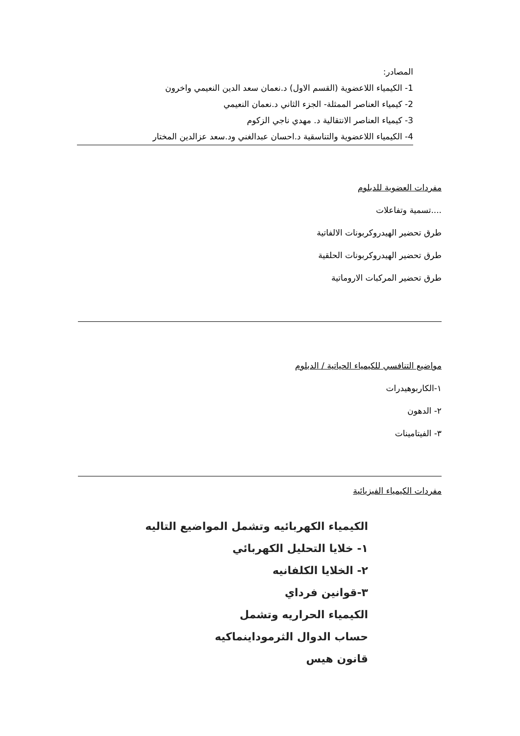المصادر:
1- الكيمياء اللاعضوية (القسم الاول) د.نعمان سعد الدين النعيمي واخرون
2- كيمياء العناصر الممثلة- الجزء الثاني د.نعمان النعيمي
3- كيمياء العناصر الانتقالية د. مهدي ناجي الزكوم
4- الكيمياء اللاعضوية والتناسقية د.احسان عبدالغني ود.سعد عزالدين المختار
مفردات العضوية للدبلوم
....تسمية وتفاعلات
طرق تحضير الهيدروكربونات الالفاتية
طرق تحضير الهيدروكربونات الحلقية
طرق تحضير المركبات الاروماتية
مواضيع التنافسي للكيمياء الحياتية / الدبلوم
١-الكاربوهيدرات
٢- الدهون
٣- الفيتامينات
مفردات الكيمياء الفيزيائية
الكيمياء الكهربائيه وتشمل المواضيع التاليه
١- خلايا التحليل الكهربائي
٢- الخلايا الكلفانيه
٣-قوانين فرداي
الكيمياء الحراريه وتشمل
حساب الدوال الثرموداينماكيه
قانون هيس